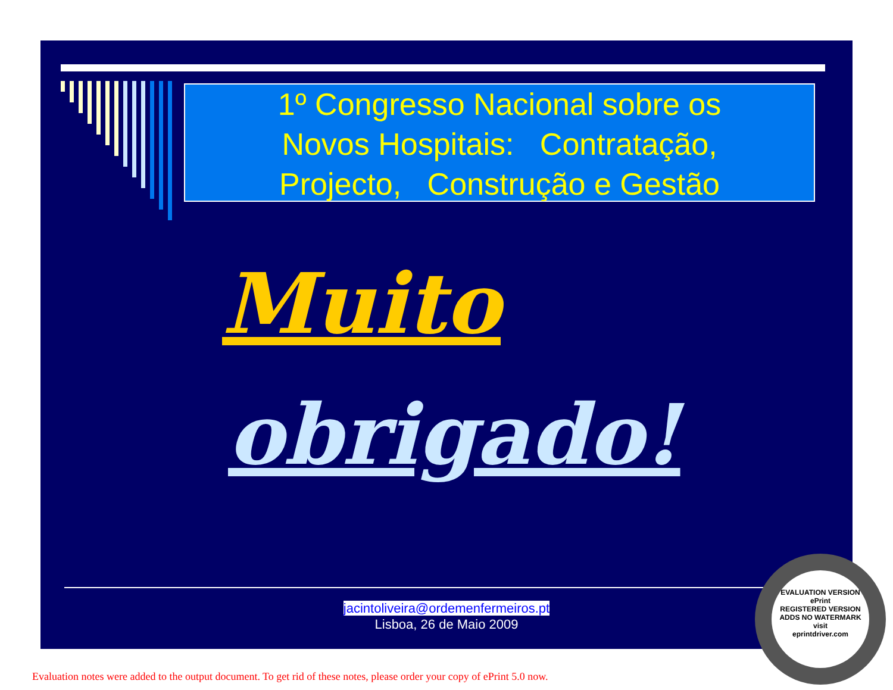1º Congresso Nacional sobre os
Novos Hospitais: Contratação,
Projecto, Construção e Gestão
Muito
obrigado!
jacintoliveira@ordemenfermeiros.pt
Lisboa, 26 de Maio 2009
EVALUATION VERSION
ePrint
REGISTERED VERSION
ADDS NO WATERMARK
visit
eprintdriver.com
Evaluation notes were added to the output document. To get rid of these notes, please order your copy of ePrint 5.0 now.